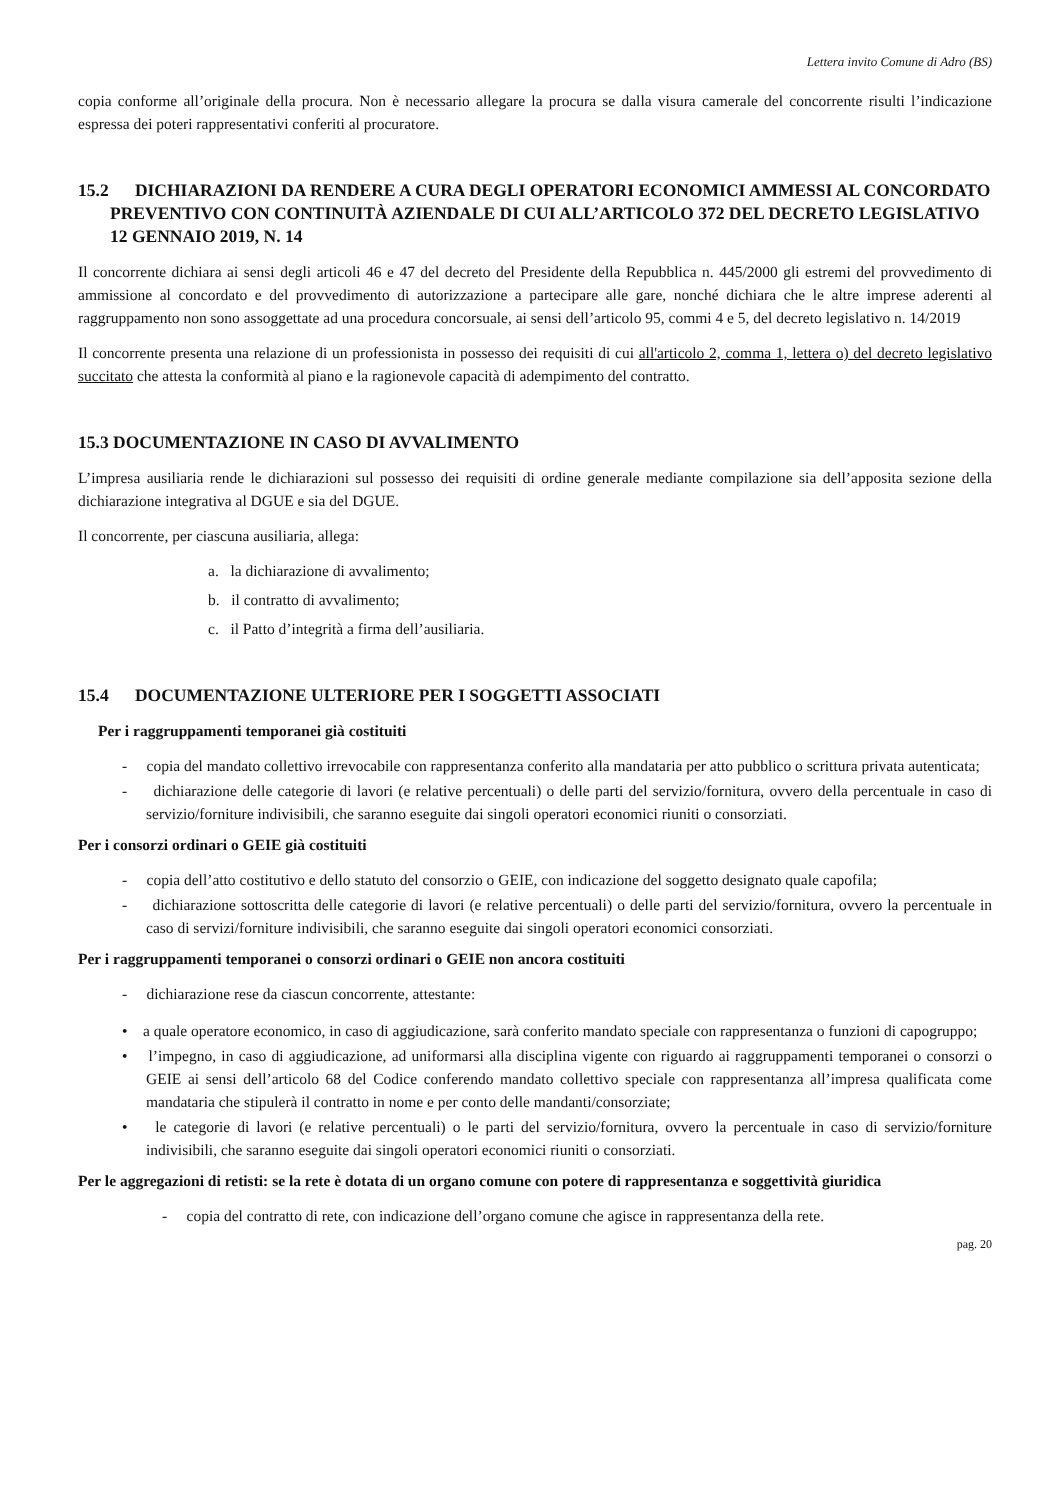Lettera invito Comune di Adro (BS)
copia conforme all’originale della procura. Non è necessario allegare la procura se dalla visura camerale del concorrente risulti l’indicazione espressa dei poteri rappresentativi conferiti al procuratore.
15.2 DICHIARAZIONI DA RENDERE A CURA DEGLI OPERATORI ECONOMICI AMMESSI AL CONCORDATO PREVENTIVO CON CONTINUITÀ AZIENDALE DI CUI ALL’ARTICOLO 372 DEL DECRETO LEGISLATIVO 12 GENNAIO 2019, N. 14
Il concorrente dichiara ai sensi degli articoli 46 e 47 del decreto del Presidente della Repubblica n. 445/2000 gli estremi del provvedimento di ammissione al concordato e del provvedimento di autorizzazione a partecipare alle gare, nonché dichiara che le altre imprese aderenti al raggruppamento non sono assoggettate ad una procedura concorsuale, ai sensi dell’articolo 95, commi 4 e 5, del decreto legislativo n. 14/2019
Il concorrente presenta una relazione di un professionista in possesso dei requisiti di cui all'articolo 2, comma 1, lettera o) del decreto legislativo succitato che attesta la conformità al piano e la ragionevole capacità di adempimento del contratto.
15.3 DOCUMENTAZIONE IN CASO DI AVVALIMENTO
L’impresa ausiliaria rende le dichiarazioni sul possesso dei requisiti di ordine generale mediante compilazione sia dell’apposita sezione della dichiarazione integrativa al DGUE e sia del DGUE.
Il concorrente, per ciascuna ausiliaria, allega:
a. la dichiarazione di avvalimento;
b. il contratto di avvalimento;
c. il Patto d’integrità a firma dell’ausiliaria.
15.4 DOCUMENTAZIONE ULTERIORE PER I SOGGETTI ASSOCIATI
Per i raggruppamenti temporanei già costituiti
- copia del mandato collettivo irrevocabile con rappresentanza conferito alla mandataria per atto pubblico o scrittura privata autenticata;
- dichiarazione delle categorie di lavori (e relative percentuali) o delle parti del servizio/fornitura, ovvero della percentuale in caso di servizio/forniture indivisibili, che saranno eseguite dai singoli operatori economici riuniti o consorziati.
Per i consorzi ordinari o GEIE già costituiti
- copia dell’atto costitutivo e dello statuto del consorzio o GEIE, con indicazione del soggetto designato quale capofila;
- dichiarazione sottoscritta delle categorie di lavori (e relative percentuali) o delle parti del servizio/fornitura, ovvero la percentuale in caso di servizi/forniture indivisibili, che saranno eseguite dai singoli operatori economici consorziati.
Per i raggruppamenti temporanei o consorzi ordinari o GEIE non ancora costituiti
- dichiarazione rese da ciascun concorrente, attestante:
• a quale operatore economico, in caso di aggiudicazione, sarà conferito mandato speciale con rappresentanza o funzioni di capogruppo;
• l’impegno, in caso di aggiudicazione, ad uniformarsi alla disciplina vigente con riguardo ai raggruppamenti temporanei o consorzi o GEIE ai sensi dell’articolo 68 del Codice conferendo mandato collettivo speciale con rappresentanza all’impresa qualificata come mandataria che stipulerà il contratto in nome e per conto delle mandanti/consorziate;
• le categorie di lavori (e relative percentuali) o le parti del servizio/fornitura, ovvero la percentuale in caso di servizio/forniture indivisibili, che saranno eseguite dai singoli operatori economici riuniti o consorziati.
Per le aggregazioni di retisti: se la rete è dotata di un organo comune con potere di rappresentanza e soggettività giuridica
- copia del contratto di rete, con indicazione dell’organo comune che agisce in rappresentanza della rete.
pag. 20